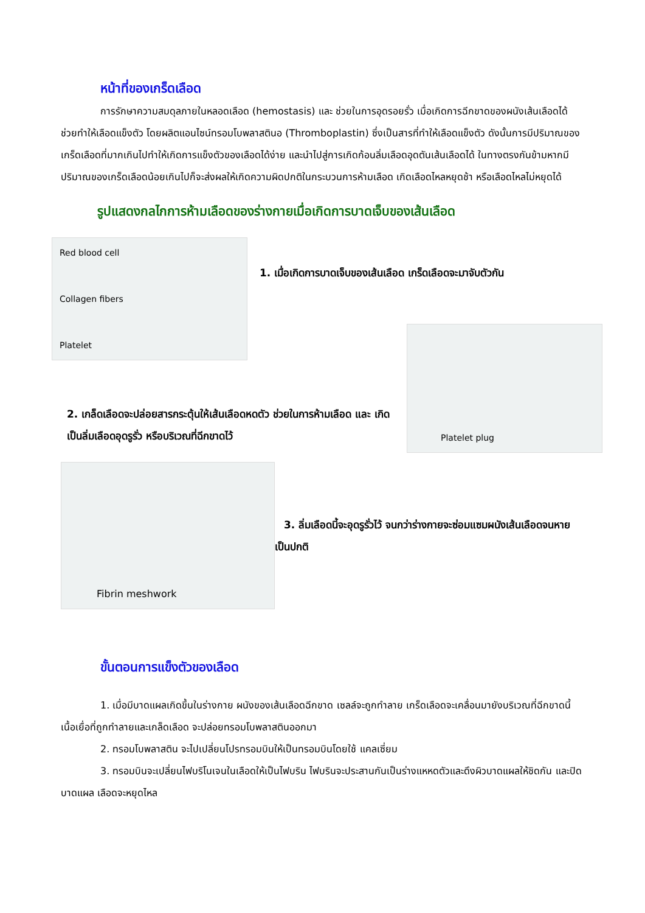หน้าที่ของเกร็ดเลือด
การรักษาความสมดุลภายในหลอดเลือด (hemostasis) และ ช่วยในการอุดรอยรั่ว เมื่อเกิดการฉีกขาดของผนังเส้นเลือดได้ ช่วยทำให้เลือดแข็งตัว โดยผลิตแอนไซน์ทรอมโบพลาสตินอ (Thromboplastin) ซึ่งเป็นสารที่ทำให้เลือดแข็งตัว ดังนั้นการมีปริมาณของเกร็ดเลือดที่มากเกินไปทำให้เกิดการแข็งตัวของเลือดได้ง่าย และนำไปสู่การเกิดก้อนลิ่มเลือดอุดตันเส้นเลือดได้ ในทางตรงกันข้ามหากมีปริมาณของเกร็ดเลือดน้อยเกินไปก็จะส่งผลให้เกิดความผิดปกติในกระบวนการห้ามเลือด เกิดเลือดไหลหยุดช้า หรือเลือดไหลไม่หยุดได้
รูปแสดงกลไกการห้ามเลือดของร่างกายเมื่อเกิดการบาดเจ็บของเส้นเลือด
Red blood cell
Collagen fibers
Platelet
1. เมื่อเกิดการบาดเจ็บของเส้นเลือด เกร็ดเลือดจะมาจับตัวกัน
2. เกล็ดเลือดจะปล่อยสารกระตุ้นให้เส้นเลือดหดตัว ช่วยในการห้ามเลือด และ เกิดเป็นลิ่มเลือดอุดรูรั่ว หรือบริเวณที่ฉีกขาดไว้
Platelet plug
Fibrin meshwork
3. ลิ่มเลือดนี้จะอุดรูรั่วไว้ จนกว่าร่างกายจะซ่อมแซมผนังเส้นเลือดจนหายเป็นปกติ
ขั้นตอนการแข็งตัวของเลือด
1. เมื่อมีบาดแผลเกิดขึ้นในร่างกาย ผนังของเส้นเลือดฉีกขาด เซลล์จะถูกทำลาย เกร็ดเลือดจะเคลื่อนมายังบริเวณที่ฉีกขาดนี้ เนื้อเยื่อที่ถูกทำลายและเกล็ดเลือด จะปล่อยทรอมโบพลาสตินออกมา
2. ทรอมโบพลาสติน จะไปเปลี่ยนโปรทรอมบินให้เป็นทรอมบินโดยใช้ แคลเซี่ยม
3. ทรอมบินจะเปลี่ยนไฟบริโนเจนในเลือดให้เป็นไฟบริน ไฟบรินจะประสานกันเป็นร่างแหหดตัวและดึงผิวบาดแผลให้ชิดกัน และปิดบาดแผล เลือดจะหยุดไหล